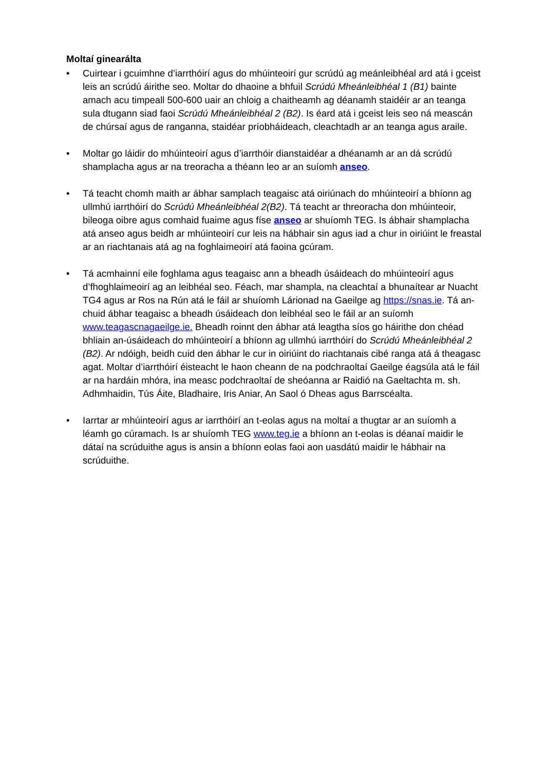Moltaí ginearálta
• Cuirtear i gcuimhne d’iarrthóirí agus do mhúinteoirí gur scrúdú ag meánleibhéal ard atá i gceist leis an scrúdú áirithe seo. Moltar do dhaoine a bhfuil Scrúdú Mheánleibhéal 1 (B1) bainte amach acu timpeall 500-600 uair an chloig a chaitheamh ag déanamh staidéir ar an teanga sula dtugann siad faoi Scrúdú Mheánleibhéal 2 (B2). Is éard atá i gceist leis seo ná meascán de chúrsaí agus de ranganna, staidéar príobháideach, cleachtadh ar an teanga agus araile.
• Moltar go láidir do mhúinteoirí agus d’iarrthóir dianstaidéar a dhéanamh ar an dá scrúdú shamplacha agus ar na treoracha a théann leo ar an suíomh anseo.
• Tá teacht chomh maith ar ábhar samplach teagaisc atá oiriúnach do mhúinteoirí a bhíonn ag ullmhú iarrthóirí do Scrúdú Mheánleibhéal 2(B2). Tá teacht ar threoracha don mhúinteoir, bileoga oibre agus comhaid fuaime agus físe anseo ar shuíomh TEG. Is ábhair shamplacha atá anseo agus beidh ar mhúinteoirí cur leis na hábhair sin agus iad a chur in oiriúint le freastal ar an riachtanais atá ag na foghlaimeoirí atá faoina gcúram.
• Tá acmhainní eile foghlama agus teagaisc ann a bheadh úsáideach do mhúinteoirí agus d’fhoghlaimeoirí ag an leibhéal seo. Féach, mar shampla, na cleachtaí a bhunaítear ar Nuacht TG4 agus ar Ros na Rún atá le fáil ar shuíomh Lárionad na Gaeilge ag https://snas.ie. Tá an-chuid ábhar teagaisc a bheadh úsáideach don leibhéal seo le fáil ar an suíomh www.teagascnagaeilge.ie. Bheadh roinnt den ábhar atá leagtha síos go háirithe don chéad bhliain an-úsáideach do mhúinteoirí a bhíonn ag ullmhú iarrthóirí do Scrúdú Mheánleibhéal 2 (B2). Ar ndóigh, beidh cuid den ábhar le cur in oiriúint do riachtanais cibé ranga atá á theagasc agat. Moltar d’iarrthóirí éisteacht le haon cheann de na podchraoltaí Gaeilge éagsúla atá le fáil ar na hardáin mhóra, ina measc podchraoltaí de sheóanna ar Raidió na Gaeltachta m. sh. Adhmhaidin, Tús Áite, Bladhaire, Iris Aniar, An Saol ó Dheas agus Barrscéalta.
• Iarrtar ar mhúinteoirí agus ar iarrthóirí an t-eolas agus na moltaí a thugtar ar an suíomh a léamh go cúramach. Is ar shuíomh TEG www.teg.ie a bhíonn an t-eolas is déanaí maidir le dátaí na scrúduithe agus is ansin a bhíonn eolas faoi aon uasdátú maidir le hábhair na scrúduithe.